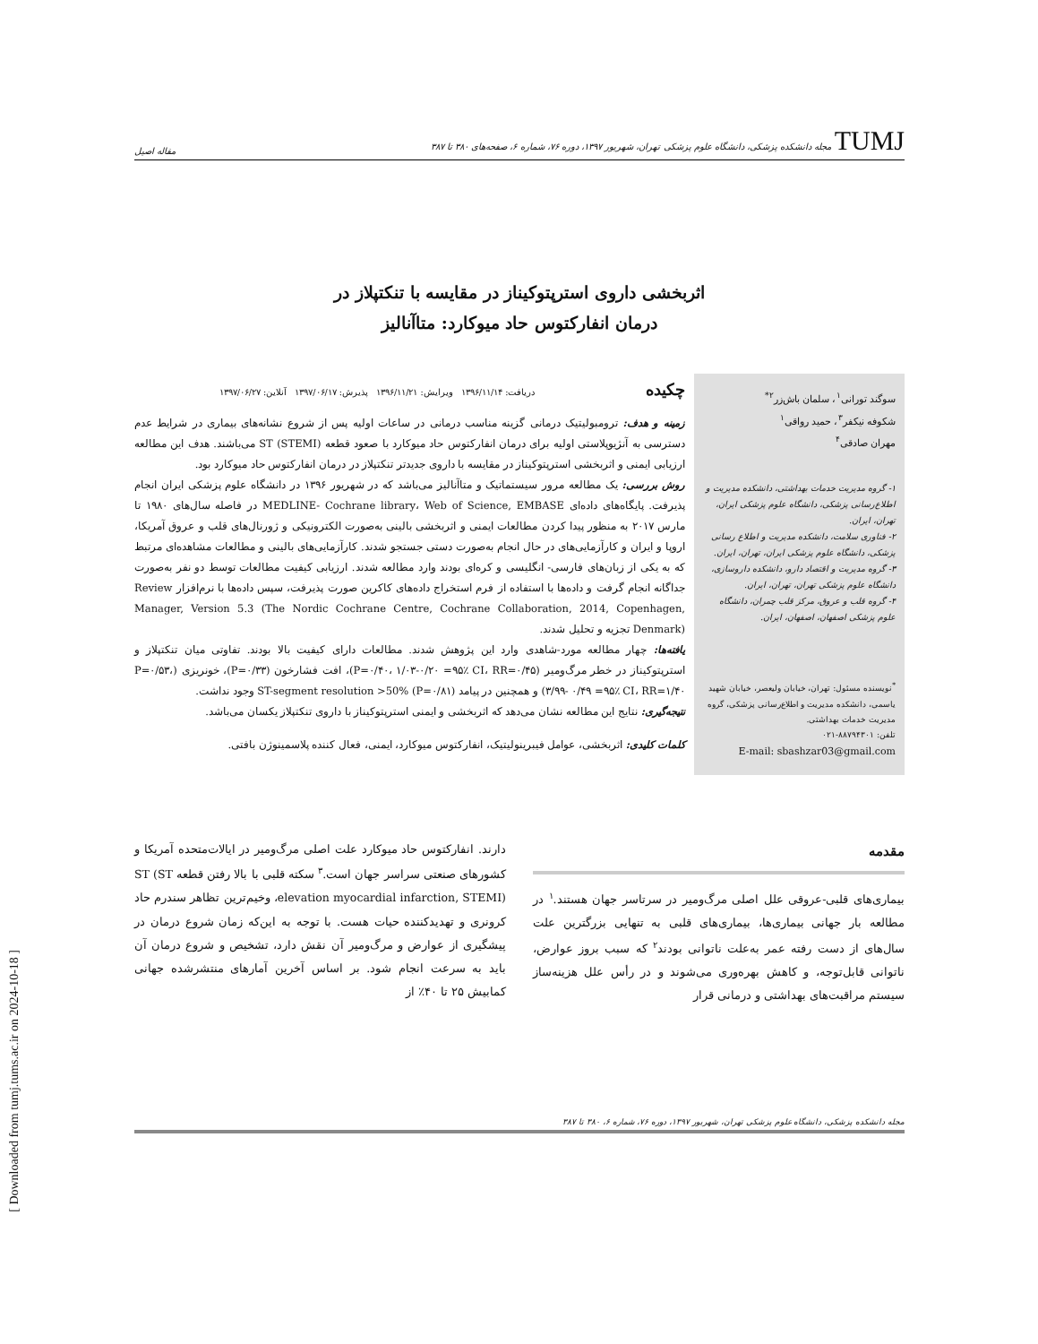TUMJ مجله دانشکده پزشکی، دانشگاه علوم پزشکی تهران، شهریور ۱۳۹۷، دوره ۷۶، شماره ۶، صفحه‌های ۳۸۰ تا ۳۸۷ مقاله اصیل
اثربخشی داروی استرپتوکیناز در مقایسه با تنکتپلاز در
درمان انفارکتوس حاد میوکارد: متاآنالیز
سوگند تورانی<sup>۱</sup>، سلمان باش‌زر<sup>۲*</sup>
شکوفه نیکفر<sup>۳</sup>، حمید رواقی<sup>۱</sup>
مهران صادقی<sup>۴</sup>
۱- گروه مدیریت خدمات بهداشتی، دانشکده مدیریت و اطلاع‌رسانی پزشکی، دانشگاه علوم پزشکی ایران، تهران، ایران.
۲- فناوری سلامت، دانشکده مدیریت و اطلاع رسانی پزشکی، دانشگاه علوم پزشکی ایران، تهران، ایران.
۳- گروه مدیریت و اقتصاد دارو، دانشکده داروسازی، دانشگاه علوم پزشکی تهران، تهران، ایران.
۴- گروه قلب و عروق، مرکز قلب چمران، دانشگاه علوم پزشکی اصفهان، اصفهان، ایران.
<sup>*</sup> نویسنده مسئول: تهران، خیابان ولیعصر، خیابان شهید یاسمی، دانشکده مدیریت و اطلاع‌رسانی پزشکی، گروه مدیریت خدمات بهداشتی.
تلفن: ۸۸۷۹۴۳۰۱-۰۲۱
E-mail: sbashzar03@gmail.com
چکیده
دریافت: ۱۳۹۶/۱۱/۱۴ ویرایش: ۱۳۹۶/۱۱/۲۱ پذیرش: ۱۳۹۷/۰۶/۱۷ آنلاین: ۱۳۹۷/۰۶/۲۷
زمینه و هدف: ترومبولیتیک درمانی گزینه مناسب درمانی در ساعات اولیه پس از شروع نشانه‌های بیماری در شرایط عدم دسترسی به آنژیوپلاستی اولیه برای درمان انفارکتوس حاد میوکارد با صعود قطعه ST (STEMI) می‌باشند. هدف این مطالعه ارزیابی ایمنی و اثربخشی استرپتوکیناز در مقایسه با داروی جدیدتر تنکتپلاز در درمان انفارکتوس حاد میوکارد بود.
روش بررسی: یک مطالعه مرور سیستماتیک و متاآنالیز می‌باشد که در شهریور ۱۳۹۶ در دانشگاه علوم پزشکی ایران انجام پذیرفت. پایگاه‌های داده‌ای MEDLINE- Cochrane library، Web of Science, EMBASE در فاصله سال‌های ۱۹۸۰ تا مارس ۲۰۱۷ به منظور پیدا کردن مطالعات ایمنی و اثربخشی بالینی به‌صورت الکترونیکی و ژورنال‌های قلب و عروق آمریکا، اروپا و ایران و کارآزمایی‌های در حال انجام به‌صورت دستی جستجو شدند. کارآزمایی‌های بالینی و مطالعات مشاهده‌ای مرتبط که به یکی از زبان‌های فارسی- انگلیسی و کره‌ای بودند وارد مطالعه شدند. ارزیابی کیفیت مطالعات توسط دو نفر به‌صورت جداگانه انجام گرفت و داده‌ها با استفاده از فرم استخراج داده‌های کاکرین صورت پذیرفت، سپس داده‌ها با نرم‌افزار Review Manager, Version 5.3 (The Nordic Cochrane Centre, Cochrane Collaboration, 2014, Copenhagen, Denmark) تجزیه و تحلیل شدند.
یافته‌ها: چهار مطالعه مورد-شاهدی وارد این پژوهش شدند. مطالعات دارای کیفیت بالا بودند. تفاوتی میان تنکتپلاز و استرپتوکیناز در خطر مرگ‌ومیر (P=۰/۴۰، ۱/۰۳-۰/۲۰ =۹۵٪ CI، RR=۰/۴۵)، افت فشارخون (P=۰/۳۳)، خونریزی (P=۰/۵۳، ۳/۹۹- ۰/۴۹ =۹۵٪ CI، RR=۱/۴۰) و همچنین در پیامد ST-segment resolution >50% (P=۰/۸۱) وجود نداشت.
نتیجه‌گیری: نتایج این مطالعه نشان می‌دهد که اثربخشی و ایمنی استرپتوکیناز با داروی تنکتپلاز یکسان می‌باشد.
کلمات کلیدی: اثربخشی، عوامل فیبرینولیتیک، انفارکتوس میوکارد، ایمنی، فعال کننده پلاسمینوژن بافتی.
مقدمه
بیماری‌های قلبی-عروقی علل اصلی مرگ‌ومیر در سرتاسر جهان هستند.<sup>۱</sup> در مطالعه بار جهانی بیماری‌ها، بیماری‌های قلبی به تنهایی بزرگترین علت سال‌های از دست رفته عمر به‌علت ناتوانی بودند<sup>۲</sup> که سبب بروز عوارض، ناتوانی قابل‌توجه، و کاهش بهره‌وری می‌شوند و در رأس علل هزینه‌ساز سیستم مراقبت‌های بهداشتی و درمانی قرار
دارند. انفارکتوس حاد میوکارد علت اصلی مرگ‌ومیر در ایالات‌متحده آمریکا و کشورهای صنعتی سراسر جهان است.<sup>۳</sup> سکته قلبی با بالا رفتن قطعه ST (ST elevation myocardial infarction, STEMI)، وخیم‌ترین تظاهر سندرم حاد کرونری و تهدیدکننده حیات هست. با توجه به این‌که زمان شروع درمان در پیشگیری از عوارض و مرگ‌ومیر آن نقش دارد، تشخیص و شروع درمان آن باید به سرعت انجام شود. بر اساس آخرین آمارهای منتشرشده جهانی کمابیش ۲۵ تا ۴۰٪ از
مجله دانشکده پزشکی، دانشگاه علوم پزشکی تهران، شهریور ۱۳۹۷، دوره ۷۶، شماره ۶، ۳۸۰ تا ۳۸۷
[ Downloaded from tumj.tums.ac.ir on 2024-10-18 ]